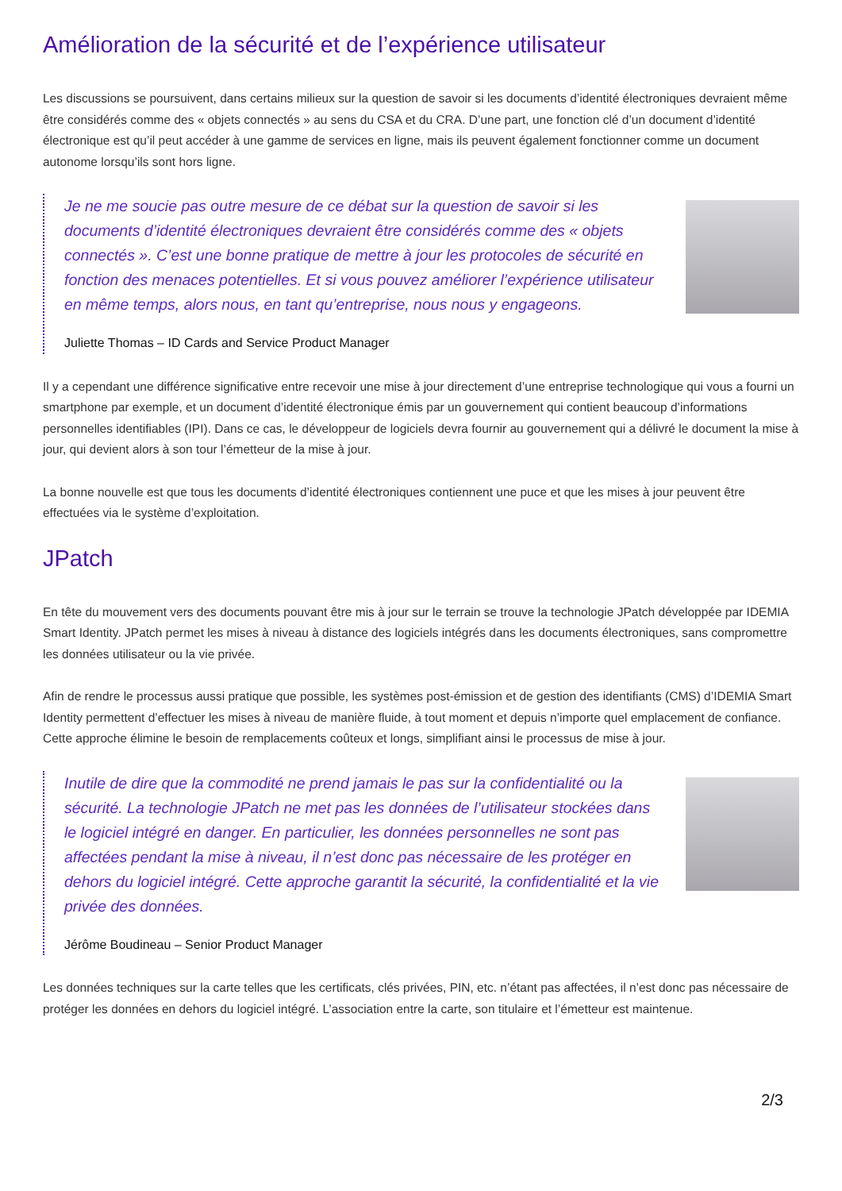Amélioration de la sécurité et de l’expérience utilisateur
Les discussions se poursuivent, dans certains milieux sur la question de savoir si les documents d’identité électroniques devraient même être considérés comme des « objets connectés » au sens du CSA et du CRA. D’une part, une fonction clé d’un document d’identité électronique est qu’il peut accéder à une gamme de services en ligne, mais ils peuvent également fonctionner comme un document autonome lorsqu’ils sont hors ligne.
Je ne me soucie pas outre mesure de ce débat sur la question de savoir si les documents d’identité électroniques devraient être considérés comme des « objets connectés ». C’est une bonne pratique de mettre à jour les protocoles de sécurité en fonction des menaces potentielles. Et si vous pouvez améliorer l’expérience utilisateur en même temps, alors nous, en tant qu’entreprise, nous nous y engageons.
Juliette Thomas – ID Cards and Service Product Manager
Il y a cependant une différence significative entre recevoir une mise à jour directement d’une entreprise technologique qui vous a fourni un smartphone par exemple, et un document d’identité électronique émis par un gouvernement qui contient beaucoup d’informations personnelles identifiables (IPI). Dans ce cas, le développeur de logiciels devra fournir au gouvernement qui a délivré le document la mise à jour, qui devient alors à son tour l’émetteur de la mise à jour.
La bonne nouvelle est que tous les documents d’identité électroniques contiennent une puce et que les mises à jour peuvent être effectuées via le système d’exploitation.
JPatch
En tête du mouvement vers des documents pouvant être mis à jour sur le terrain se trouve la technologie JPatch développée par IDEMIA Smart Identity. JPatch permet les mises à niveau à distance des logiciels intégrés dans les documents électroniques, sans compromettre les données utilisateur ou la vie privée.
Afin de rendre le processus aussi pratique que possible, les systèmes post-émission et de gestion des identifiants (CMS) d’IDEMIA Smart Identity permettent d’effectuer les mises à niveau de manière fluide, à tout moment et depuis n’importe quel emplacement de confiance. Cette approche élimine le besoin de remplacements coûteux et longs, simplifiant ainsi le processus de mise à jour.
Inutile de dire que la commodité ne prend jamais le pas sur la confidentialité ou la sécurité. La technologie JPatch ne met pas les données de l’utilisateur stockées dans le logiciel intégré en danger. En particulier, les données personnelles ne sont pas affectées pendant la mise à niveau, il n’est donc pas nécessaire de les protéger en dehors du logiciel intégré. Cette approche garantit la sécurité, la confidentialité et la vie privée des données.
Jérôme Boudineau – Senior Product Manager
Les données techniques sur la carte telles que les certificats, clés privées, PIN, etc. n’étant pas affectées, il n’est donc pas nécessaire de protéger les données en dehors du logiciel intégré. L’association entre la carte, son titulaire et l’émetteur est maintenue.
2/3